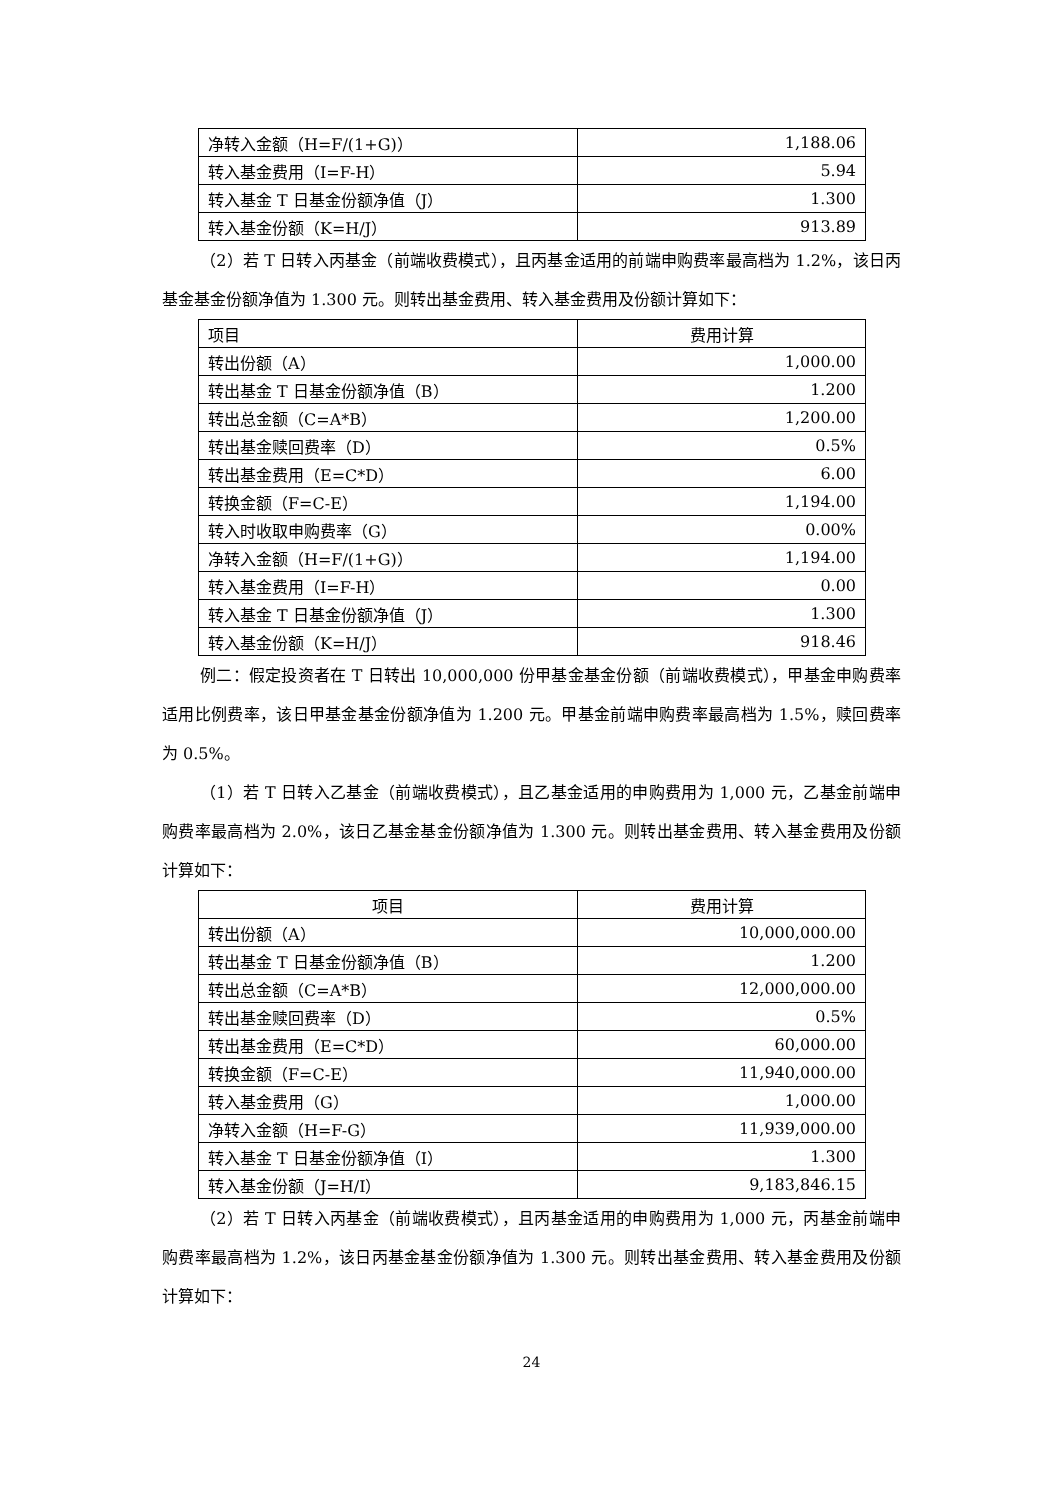| 净转入金额（H=F/(1+G)） | 1,188.06 |
| 转入基金费用（I=F-H） | 5.94 |
| 转入基金 T 日基金份额净值（J） | 1.300 |
| 转入基金份额（K=H/J） | 913.89 |
（2）若 T 日转入丙基金（前端收费模式），且丙基金适用的前端申购费率最高档为 1.2%，该日丙基金基金份额净值为 1.300 元。则转出基金费用、转入基金费用及份额计算如下：
| 项目 | 费用计算 |
| --- | --- |
| 转出份额（A） | 1,000.00 |
| 转出基金 T 日基金份额净值（B） | 1.200 |
| 转出总金额（C=A*B） | 1,200.00 |
| 转出基金赎回费率（D） | 0.5% |
| 转出基金费用（E=C*D） | 6.00 |
| 转换金额（F=C-E） | 1,194.00 |
| 转入时收取申购费率（G） | 0.00% |
| 净转入金额（H=F/(1+G)） | 1,194.00 |
| 转入基金费用（I=F-H） | 0.00 |
| 转入基金 T 日基金份额净值（J） | 1.300 |
| 转入基金份额（K=H/J） | 918.46 |
例二：假定投资者在 T 日转出 10,000,000 份甲基金基金份额（前端收费模式），甲基金申购费率适用比例费率，该日甲基金基金份额净值为 1.200 元。甲基金前端申购费率最高档为 1.5%，赎回费率为 0.5%。
（1）若 T 日转入乙基金（前端收费模式），且乙基金适用的申购费用为 1,000 元，乙基金前端申购费率最高档为 2.0%，该日乙基金基金份额净值为 1.300 元。则转出基金费用、转入基金费用及份额计算如下：
| 项目 | 费用计算 |
| --- | --- |
| 转出份额（A） | 10,000,000.00 |
| 转出基金 T 日基金份额净值（B） | 1.200 |
| 转出总金额（C=A*B） | 12,000,000.00 |
| 转出基金赎回费率（D） | 0.5% |
| 转出基金费用（E=C*D） | 60,000.00 |
| 转换金额（F=C-E） | 11,940,000.00 |
| 转入基金费用（G） | 1,000.00 |
| 净转入金额（H=F-G） | 11,939,000.00 |
| 转入基金 T 日基金份额净值（I） | 1.300 |
| 转入基金份额（J=H/I） | 9,183,846.15 |
（2）若 T 日转入丙基金（前端收费模式），且丙基金适用的申购费用为 1,000 元，丙基金前端申购费率最高档为 1.2%，该日丙基金基金份额净值为 1.300 元。则转出基金费用、转入基金费用及份额计算如下：
24